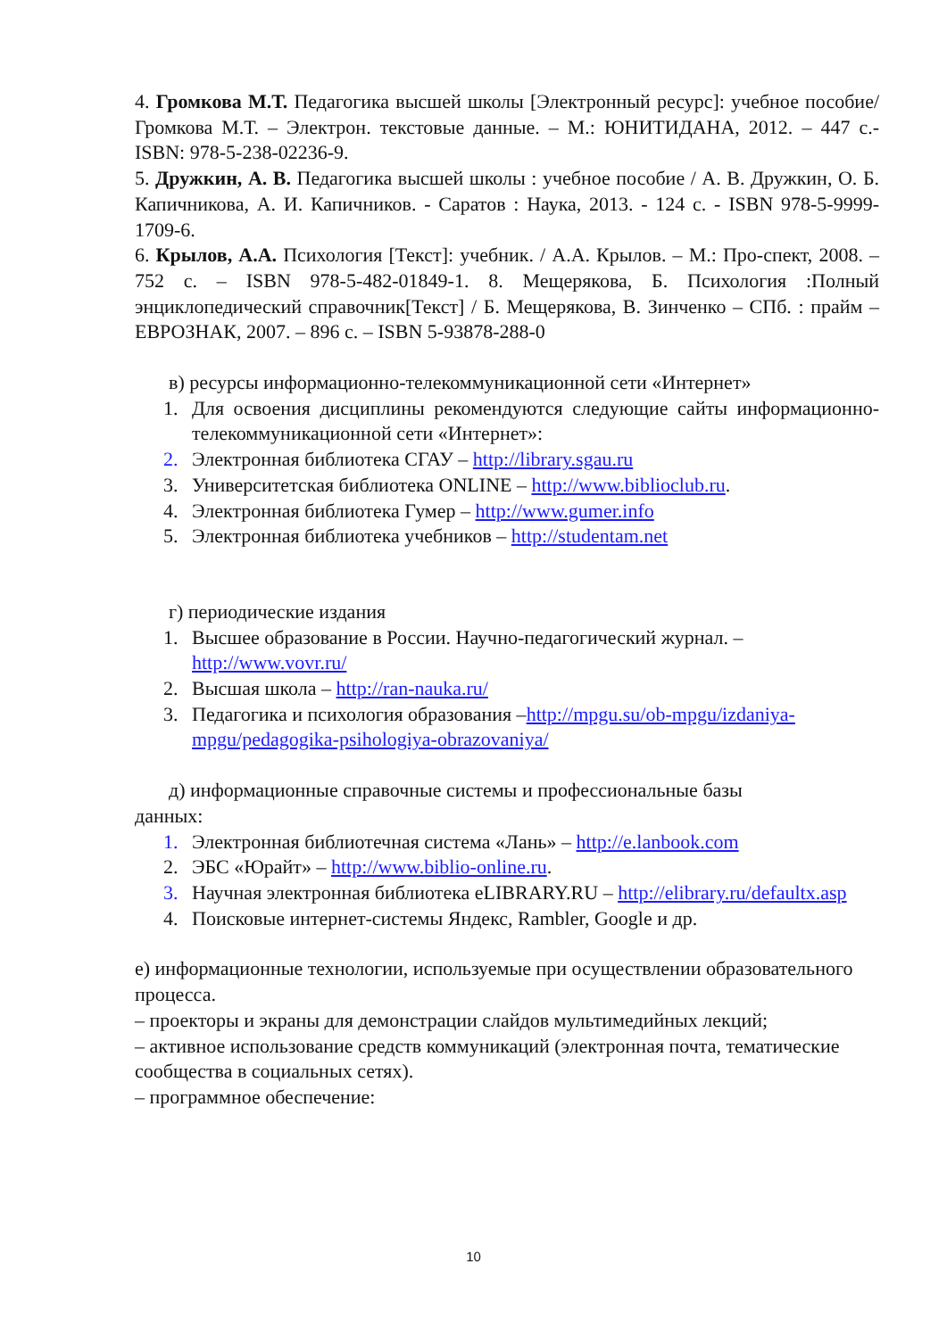4. Громкова М.Т. Педагогика высшей школы [Электронный ресурс]: учебное пособие/ Громкова М.Т. – Электрон. текстовые данные. – М.: ЮНИТИДАНА, 2012. – 447 c.-ISBN: 978-5-238-02236-9.
5. Дружкин, А. В. Педагогика высшей школы : учебное пособие / А. В. Дружкин, О. Б. Капичникова, А. И. Капичников. - Саратов : Наука, 2013. - 124 с. - ISBN 978-5-9999-1709-6.
6. Крылов, А.А. Психология [Текст]: учебник. / А.А. Крылов. – М.: Про-спект, 2008. – 752 с. – ISBN 978-5-482-01849-1. 8. Мещерякова, Б. Психология :Полный энциклопедический справочник[Текст] / Б. Мещерякова, В. Зинченко – СПб. : прайм – ЕВРОЗНАК, 2007. – 896 с. – ISBN 5-93878-288-0
в) ресурсы информационно-телекоммуникационной сети «Интернет»
1. Для освоения дисциплины рекомендуются следующие сайты информационно-телекоммуникационной сети «Интернет»:
2. Электронная библиотека СГАУ – http://library.sgau.ru
3. Университетская библиотека ONLINE – http://www.biblioclub.ru.
4. Электронная библиотека Гумер – http://www.gumer.info
5. Электронная библиотека учебников – http://studentam.net
г) периодические издания
1. Высшее образование в России. Научно-педагогический журнал. – http://www.vovr.ru/
2. Высшая школа – http://ran-nauka.ru/
3. Педагогика и психология образования –http://mpgu.su/ob-mpgu/izdaniya-mpgu/pedagogika-psihologiya-obrazovaniya/
д) информационные справочные системы и профессиональные базы
данных:
1. Электронная библиотечная система «Лань» – http://e.lanbook.com
2. ЭБС «Юрайт» – http://www.biblio-online.ru.
3. Научная электронная библиотека eLIBRARY.RU – http://elibrary.ru/defaultx.asp
4. Поисковые интернет-системы Яндекс, Rambler, Google и др.
е) информационные технологии, используемые при осуществлении образовательного процесса.
– проекторы и экраны для демонстрации слайдов мультимедийных лекций;
– активное использование средств коммуникаций (электронная почта, тематические сообщества в социальных сетях).
– программное обеспечение:
10